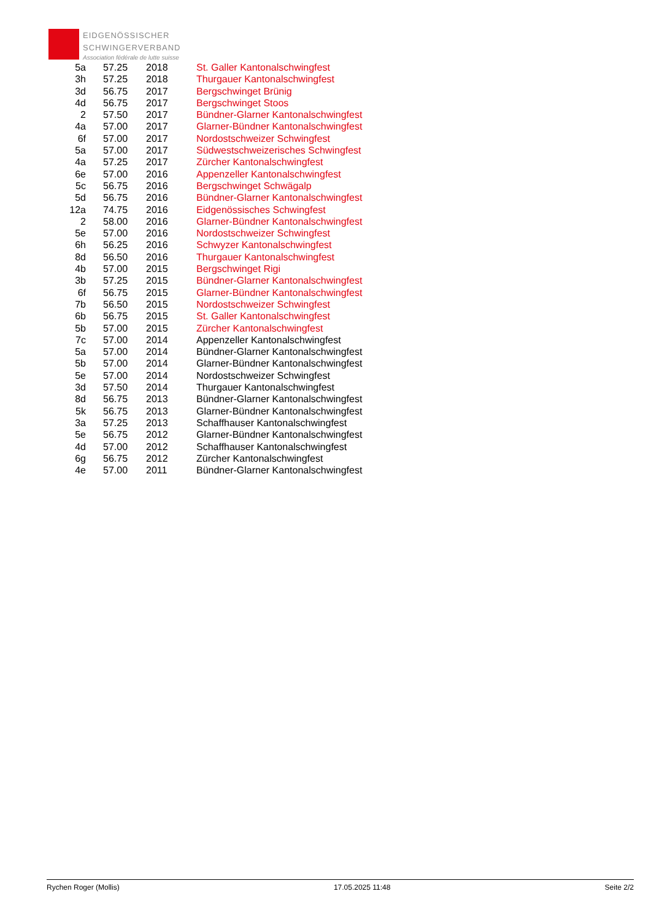EIDGENÖSSISCHER
SCHWINGERVERBAND
Association fédérale de lutte suisse
| 5a | 57.25 | 2018 | St. Galler Kantonalschwingfest |
| 3h | 57.25 | 2018 | Thurgauer Kantonalschwingfest |
| 3d | 56.75 | 2017 | Bergschwinget Brünig |
| 4d | 56.75 | 2017 | Bergschwinget Stoos |
| 2 | 57.50 | 2017 | Bündner-Glarner Kantonalschwingfest |
| 4a | 57.00 | 2017 | Glarner-Bündner Kantonalschwingfest |
| 6f | 57.00 | 2017 | Nordostschweizer Schwingfest |
| 5a | 57.00 | 2017 | Südwestschweizerisches Schwingfest |
| 4a | 57.25 | 2017 | Zürcher Kantonalschwingfest |
| 6e | 57.00 | 2016 | Appenzeller Kantonalschwingfest |
| 5c | 56.75 | 2016 | Bergschwinget Schwägalp |
| 5d | 56.75 | 2016 | Bündner-Glarner Kantonalschwingfest |
| 12a | 74.75 | 2016 | Eidgenössisches Schwingfest |
| 2 | 58.00 | 2016 | Glarner-Bündner Kantonalschwingfest |
| 5e | 57.00 | 2016 | Nordostschweizer Schwingfest |
| 6h | 56.25 | 2016 | Schwyzer Kantonalschwingfest |
| 8d | 56.50 | 2016 | Thurgauer Kantonalschwingfest |
| 4b | 57.00 | 2015 | Bergschwinget Rigi |
| 3b | 57.25 | 2015 | Bündner-Glarner Kantonalschwingfest |
| 6f | 56.75 | 2015 | Glarner-Bündner Kantonalschwingfest |
| 7b | 56.50 | 2015 | Nordostschweizer Schwingfest |
| 6b | 56.75 | 2015 | St. Galler Kantonalschwingfest |
| 5b | 57.00 | 2015 | Zürcher Kantonalschwingfest |
| 7c | 57.00 | 2014 | Appenzeller Kantonalschwingfest |
| 5a | 57.00 | 2014 | Bündner-Glarner Kantonalschwingfest |
| 5b | 57.00 | 2014 | Glarner-Bündner Kantonalschwingfest |
| 5e | 57.00 | 2014 | Nordostschweizer Schwingfest |
| 3d | 57.50 | 2014 | Thurgauer Kantonalschwingfest |
| 8d | 56.75 | 2013 | Bündner-Glarner Kantonalschwingfest |
| 5k | 56.75 | 2013 | Glarner-Bündner Kantonalschwingfest |
| 3a | 57.25 | 2013 | Schaffhauser Kantonalschwingfest |
| 5e | 56.75 | 2012 | Glarner-Bündner Kantonalschwingfest |
| 4d | 57.00 | 2012 | Schaffhauser Kantonalschwingfest |
| 6g | 56.75 | 2012 | Zürcher Kantonalschwingfest |
| 4e | 57.00 | 2011 | Bündner-Glarner Kantonalschwingfest |
Rychen Roger (Mollis) 17.05.2025 11:48 Seite 2/2